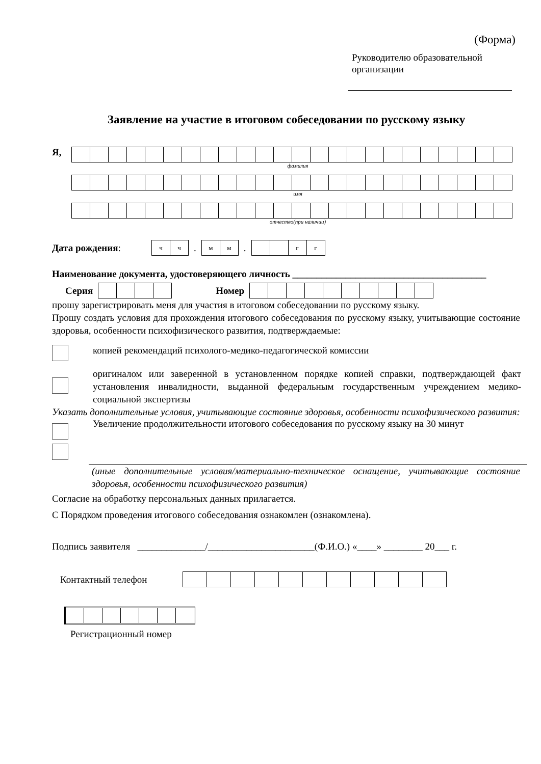(Форма)
Руководителю образовательной
организации
Заявление на участие в итоговом собеседовании по русскому языку
Я,
фамилия
имя
отчество(при наличии)
Дата рождения:
| ч | ч |
.
| м | м |
.
| | | г | г |
Наименование документа, удостоверяющего личность ________________________________________
Серия Номер
прошу зарегистрировать меня для участия в итоговом собеседовании по русскому языку.
Прошу создать условия для прохождения итогового собеседования по русскому языку, учитывающие состояние здоровья, особенности психофизического развития, подтверждаемые:
копией рекомендаций психолого-медико-педагогической комиссии
оригиналом или заверенной в установленном порядке копией справки, подтверждающей факт установления инвалидности, выданной федеральным государственным учреждением медико-социальной экспертизы
Указать дополнительные условия, учитывающие состояние здоровья, особенности психофизического развития:
Увеличение продолжительности итогового собеседования по русскому языку на 30 минут
(иные дополнительные условия/материально-техническое оснащение, учитывающие состояние здоровья, особенности психофизического развития)
Согласие на обработку персональных данных прилагается.
С Порядком проведения итогового собеседования ознакомлен (ознакомлена).
Подпись заявителя ______________/______________________(Ф.И.О.) «____» ________ 20___ г.
Контактный телефон
Регистрационный номер